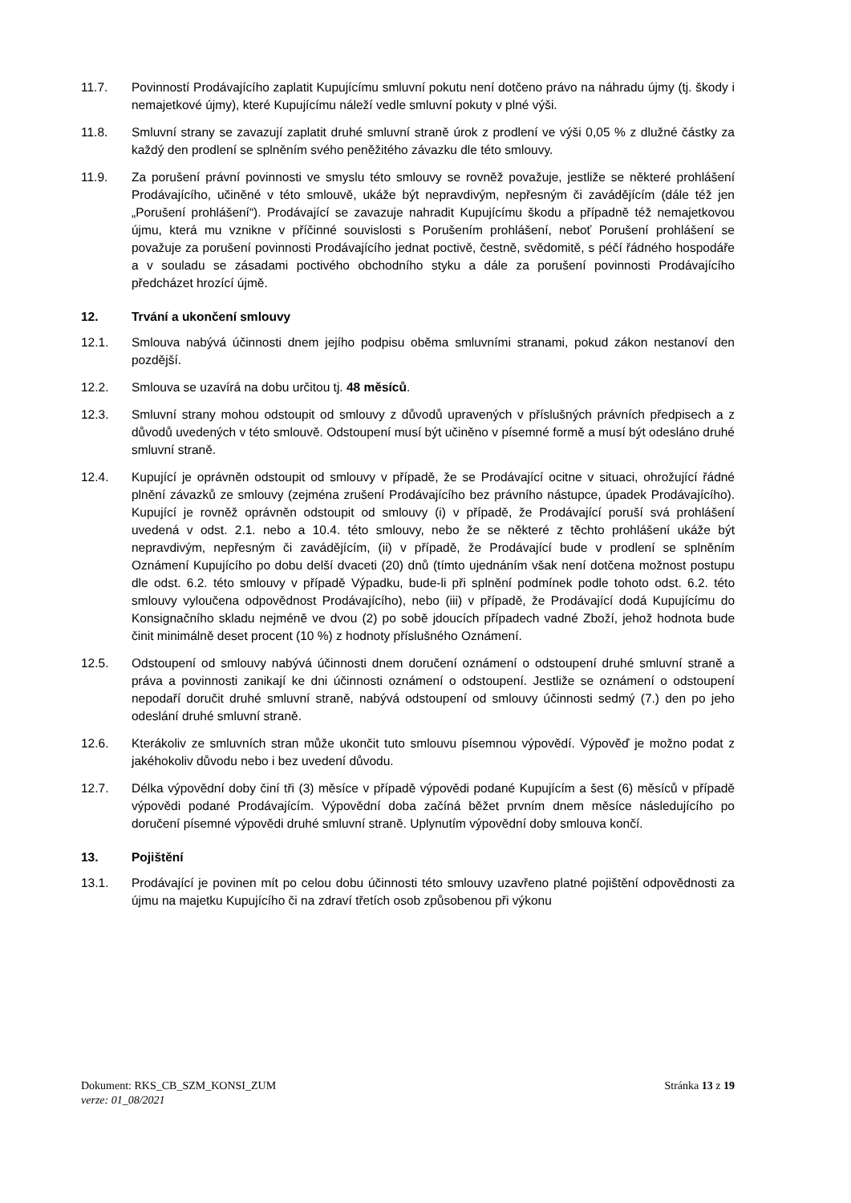11.7. Povinností Prodávajícího zaplatit Kupujícímu smluvní pokutu není dotčeno právo na náhradu újmy (tj. škody i nemajetkové újmy), které Kupujícímu náleží vedle smluvní pokuty v plné výši.
11.8. Smluvní strany se zavazují zaplatit druhé smluvní straně úrok z prodlení ve výši 0,05 % z dlužné částky za každý den prodlení se splněním svého peněžitého závazku dle této smlouvy.
11.9. Za porušení právní povinnosti ve smyslu této smlouvy se rovněž považuje, jestliže se některé prohlášení Prodávajícího, učiněné v této smlouvě, ukáže být nepravdivým, nepřesným či zavádějícím (dále též jen „Porušení prohlášení“). Prodávající se zavazuje nahradit Kupujícímu škodu a případně též nemajetkovou újmu, která mu vznikne v příčinné souvislosti s Porušením prohlášení, neboť Porušení prohlášení se považuje za porušení povinnosti Prodávajícího jednat poctivě, čestně, svědomitě, s péčí řádného hospodáře a v souladu se zásadami poctivého obchodního styku a dále za porušení povinnosti Prodávajícího předcházet hrozící újmě.
12. Trvání a ukončení smlouvy
12.1. Smlouva nabývá účinnosti dnem jejího podpisu oběma smluvními stranami, pokud zákon nestanoví den pozdější.
12.2. Smlouva se uzavírá na dobu určitou tj. 48 měsíců.
12.3. Smluvní strany mohou odstoupit od smlouvy z důvodů upravených v příslušných právních předpisech a z důvodů uvedených v této smlouvě. Odstoupení musí být učiněno v písemné formě a musí být odesláno druhé smluvní straně.
12.4. Kupující je oprávněn odstoupit od smlouvy v případě, že se Prodávající ocitne v situaci, ohrožující řádné plnění závazků ze smlouvy (zejména zrušení Prodávajícího bez právního nástupce, úpadek Prodávajícího). Kupující je rovněž oprávněn odstoupit od smlouvy (i) v případě, že Prodávající poruší svá prohlášení uvedená v odst. 2.1. nebo a 10.4. této smlouvy, nebo že se některé z těchto prohlášení ukáže být nepravdivým, nepřesným či zavádějícím, (ii) v případě, že Prodávající bude v prodlení se splněním Oznámení Kupujícího po dobu delší dvaceti (20) dnů (tímto ujednáním však není dotčena možnost postupu dle odst. 6.2. této smlouvy v případě Výpadku, bude-li při splnění podmínek podle tohoto odst. 6.2. této smlouvy vyloučena odpovědnost Prodávajícího), nebo (iii) v případě, že Prodávající dodá Kupujícímu do Konsignačního skladu nejméně ve dvou (2) po sobě jdoucích případech vadné Zboží, jehož hodnota bude činit minimálně deset procent (10 %) z hodnoty příslušného Oznámení.
12.5. Odstoupení od smlouvy nabývá účinnosti dnem doručení oznámení o odstoupení druhé smluvní straně a práva a povinnosti zanikají ke dni účinnosti oznámení o odstoupení. Jestliže se oznámení o odstoupení nepodaří doručit druhé smluvní straně, nabývá odstoupení od smlouvy účinnosti sedmý (7.) den po jeho odeslání druhé smluvní straně.
12.6. Kterákoliv ze smluvních stran může ukončit tuto smlouvu písemnou výpovědí. Výpověď je možno podat z jakéhokoliv důvodu nebo i bez uvedení důvodu.
12.7. Délka výpovědní doby činí tři (3) měsíce v případě výpovědi podané Kupujícím a šest (6) měsíců v případě výpovědi podané Prodávajícím. Výpovědní doba začíná běžet prvním dnem měsíce následujícího po doručení písemné výpovědi druhé smluvní straně. Uplynutím výpovědní doby smlouva končí.
13. Pojištění
13.1. Prodávající je povinen mít po celou dobu účinnosti této smlouvy uzavřeno platné pojištění odpovědnosti za újmu na majetku Kupujícího či na zdraví třetích osob způsobenou při výkonu
Dokument: RKS_CB_SZM_KONSI_ZUM
verze: 01_08/2021
Stránka 13 z 19